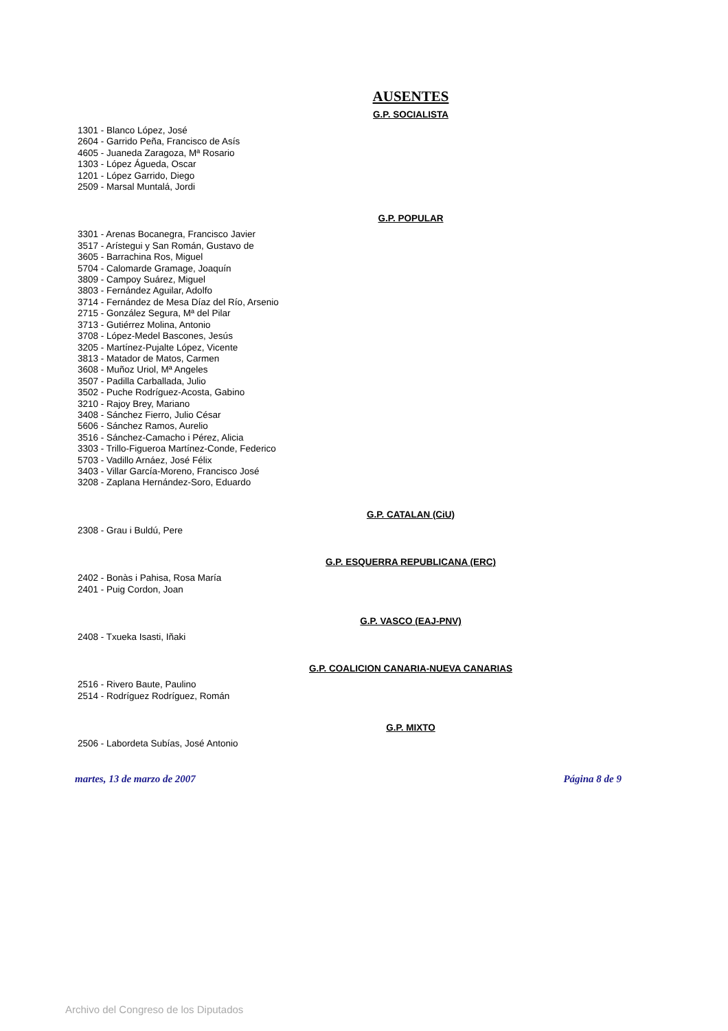AUSENTES
G.P. SOCIALISTA
1301 - Blanco López, José
2604 - Garrido Peña, Francisco de Asís
4605 - Juaneda Zaragoza, Mª Rosario
1303 - López Águeda, Oscar
1201 - López Garrido, Diego
2509 - Marsal Muntalá, Jordi
G.P. POPULAR
3301 - Arenas Bocanegra, Francisco Javier
3517 - Arístegui y San Román, Gustavo de
3605 - Barrachina Ros, Miguel
5704 - Calomarde Gramage, Joaquín
3809 - Campoy Suárez, Miguel
3803 - Fernández Aguilar, Adolfo
3714 - Fernández de Mesa Díaz del Río, Arsenio
2715 - González Segura, Mª del Pilar
3713 - Gutiérrez Molina, Antonio
3708 - López-Medel Bascones, Jesús
3205 - Martínez-Pujalte López, Vicente
3813 - Matador de Matos, Carmen
3608 - Muñoz Uriol, Mª Angeles
3507 - Padilla Carballada, Julio
3502 - Puche Rodríguez-Acosta, Gabino
3210 - Rajoy Brey, Mariano
3408 - Sánchez Fierro, Julio César
5606 - Sánchez Ramos, Aurelio
3516 - Sánchez-Camacho i Pérez, Alicia
3303 - Trillo-Figueroa Martínez-Conde, Federico
5703 - Vadillo Arnáez, José Félix
3403 - Villar García-Moreno, Francisco José
3208 - Zaplana Hernández-Soro, Eduardo
G.P. CATALAN (CiU)
2308 - Grau i Buldú, Pere
G.P. ESQUERRA REPUBLICANA (ERC)
2402 - Bonàs i Pahisa, Rosa María
2401 - Puig Cordon, Joan
G.P. VASCO (EAJ-PNV)
2408 - Txueka Isasti, Iñaki
G.P. COALICION CANARIA-NUEVA CANARIAS
2516 - Rivero Baute, Paulino
2514 - Rodríguez Rodríguez, Román
G.P. MIXTO
2506 - Labordeta Subías, José Antonio
martes, 13 de marzo de 2007 Página 8 de 9
Archivo del Congreso de los Diputados